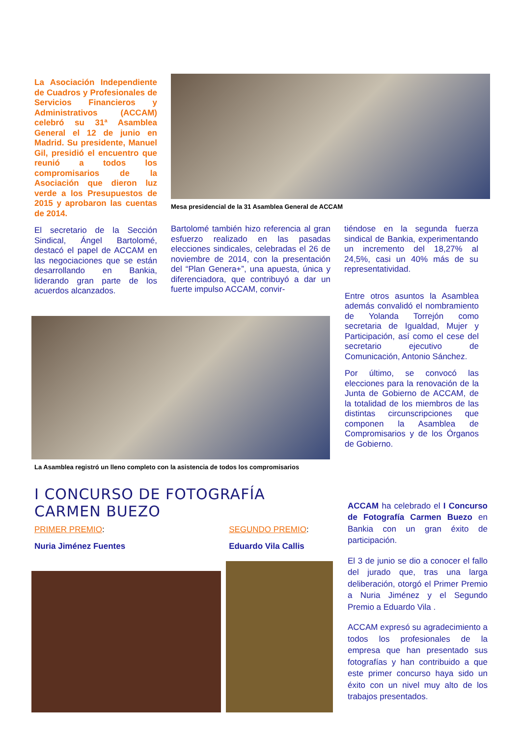La Asociación Independiente de Cuadros y Profesionales de Servicios Financieros y Administrativos (ACCAM) celebró su 31ª Asamblea General el 12 de junio en Madrid. Su presidente, Manuel Gil, presidió el encuentro que reunió a todos los compromisarios de la Asociación que dieron luz verde a los Presupuestos de 2015 y aprobaron las cuentas de 2014.
El secretario de la Sección Sindical, Ángel Bartolomé, destacó el papel de ACCAM en las negociaciones que se están desarrollando en Bankia, liderando gran parte de los acuerdos alcanzados.
Mesa presidencial de la 31 Asamblea General de ACCAM
Bartolomé también hizo referencia al gran esfuerzo realizado en las pasadas elecciones sindicales, celebradas el 26 de noviembre de 2014, con la presentación del “Plan Genera+”, una apuesta, única y diferenciadora, que contribuyó a dar un fuerte impulso ACCAM, convir-
tiéndose en la segunda fuerza sindical de Bankia, experimentando un incremento del 18,27% al 24,5%, casi un 40% más de su representatividad.
La Asamblea registró un lleno completo con la asistencia de todos los compromisarios
Entre otros asuntos la Asamblea además convalidó el nombramiento de Yolanda Torrejón como secretaria de Igualdad, Mujer y Participación, así como el cese del secretario ejecutivo de Comunicación, Antonio Sánchez.
Por último, se convocó las elecciones para la renovación de la Junta de Gobierno de ACCAM, de la totalidad de los miembros de las distintas circunscripciones que componen la Asamblea de Compromisarios y de los Órganos de Gobierno.
I CONCURSO DE FOTOGRAFÍA CARMEN BUEZO
PRIMER PREMIO:
Nuria Jiménez Fuentes
SEGUNDO PREMIO:
Eduardo Vila Callis
ACCAM ha celebrado el I Concurso de Fotografía Carmen Buezo en Bankia con un gran éxito de participación.
El 3 de junio se dio a conocer el fallo del jurado que, tras una larga deliberación, otorgó el Primer Premio a Nuria Jiménez y el Segundo Premio a Eduardo Vila .
ACCAM expresó su agradecimiento a todos los profesionales de la empresa que han presentado sus fotografías y han contribuido a que este primer concurso haya sido un éxito con un nivel muy alto de los trabajos presentados.